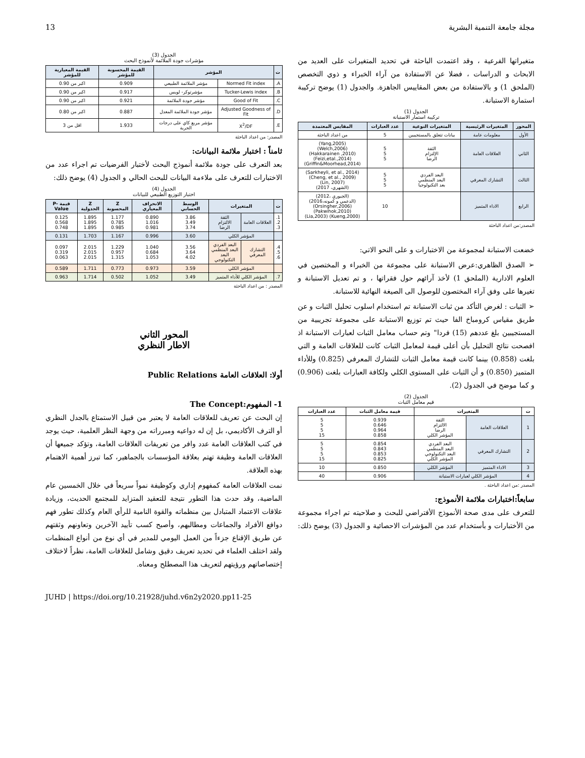مجلة جامعة التنمية البشرية 13
متغيراتها الفرعية ، وقد اعتمدت الباحثة في تحديد المتغيرات على العديد من الابحاث و الدراسات ، فضلا عن الاستفادة من آراء الخبراء و ذوي التخصص (الملحق 1) و بالاستفادة من بعض المقاييس الجاهزة. والجدول (1) يوضح تركيبة استمارة الاستبانة.
الجدول (1)
تركيبة استمار الاستبانة
| المحور | المتغيرات الرئيسية | المتغيرات النوعية | عدد العبارات | المقايس المعتمدة |
| --- | --- | --- | --- | --- |
| الأول | معلومات عامة | بيانات تتعلق بالمستجيبين | 5 | من اعداد الباحثة |
| الثاني | العلاقات العامة | الثقة الإلتزام الرضا | 5 5 5 | (Yang,2005) (Welch,2006) (Hakkarainen ,2010) (Feizi,etal.,2014) (Griffin&Moorhead,2014) |
| الثالث | التشارك المعرفي | البعد الفردي البعد المنظمي بعد التكنولوجيا | 5 5 5 | (Sarkheyli, et al., 2014) (Cheng, et al., 2009) (Lin, 2007) (الشهري، 2017) |
| الرابع | الاداء المتميز | | 10 | (الجبوري ،2012) (الدعمي و كمونه،2016) (Orsingher,2006) (Pakwihok,2010) (Kueng,2000) (Lia,2003) |
المصدر:من اعداد الباحثة
خضعت الاستبانة لمجموعة من الاختبارات و على النحو الاتي:
➢ الصدق الظاهري:عرض الاستبانة على مجموعة من الخبراء و المختصين في العلوم الادارية (الملحق 1) لأخذ آرائهم حول فقراتها ، و تم تعديل الاستبانة و تغيرها على وفق آراء المختصون للوصول الى الصيغة النهائية للاستبانة.
➢ الثبات : لغرض التأكد من ثبات الاستبانة تم استخدام اسلوب تحليل الثبات و عن طريق مقياس كرومباخ الفا حيث تم توزيع الاستبانة على مجموعة تجريبية من المستجيبين بلغ عددهم (15) فردا" وتم حساب معامل الثبات لعبارات الاستبانة اذ افصحت نتائج التحليل بأن أعلى قيمة لمعامل الثبات كانت للعلاقات العامة و التي بلغت (0.858) بينما كانت قيمة معامل الثبات للتشارك المعرفي (0.825) وللأداء المتميز (0.850) و أن الثبات على المستوى الكلي ولكافة العبارات بلغت (0.906) و كما موضح في الجدول (2).
الجدول (2)
قيم معامل الثبات
| ت | المتغيرات | | قيمة معامل الثبات | عدد العبارات |
| --- | --- | --- | --- | --- |
| 1 | العلاقات العامة | الثقة الالتزام الرضا المؤشر الكلي | 0.939 0.646 0.964 0.858 | 5 5 5 15 |
| 2 | التشارك المعرفي | البعد الفردي البعد المنظمي البعد التكنولوجي المؤشر الكلي | 0.854 0.843 0.853 0.825 | 5 5 5 15 |
| 3 | الاداء المتميز | المؤشر الكلي | 0.850 | 10 |
| 4 | المؤشر الكلي لعبارات الاستبانة | | 0.906 | 40 |
المصدر :من اعداد الباحثة .
سابعاً:اختبارات ملائمة الأنموذج:
للتعرف على مدى صحة الأنموذج الأفتراضي للبحث و صلاحيته تم اجراء مجموعة من الأختبارات و بأستخدام عدد من المؤشرات الاحصائية و الجدول (3) يوضح ذلك:
الجدول (3)
مؤشرات جودة الملائمة لأنموذج البحث
| ت | المؤشر | | القيمة المحسوبة للمؤشر | القيمة المعيارية للمؤشر |
| --- | --- | --- | --- | --- |
| A. | Normed Fit index | مؤشر الملائمة الطبيعي | 0.909 | اكبر من 0.90 |
| B. | Tucker-Lewis index | مؤشرتوكر- لويس | 0.917 | اكبر من 0.90 |
| C. | Good of Fit | مؤشر جودة الملائمة | 0.921 | اكبر من 0.90 |
| D. | Adjusted Goodness of Fit | مؤشر جودة الملائمة المعدل | 0.887 | اكبر من 0.80 |
| E. | X<sup>2</sup>/DF | مؤشر مربع كاي على درجات الحرية | 1.933 | اقل من 3 |
المصدر: من اعداد الباحثة
ثامناً : اختبار ملائمة البيانات:
بعد التعرف على جودة ملائمة أنموذج البحث لأختبار الفرضيات تم اجراء عدد من الاختبارات للتعرف على ملاءمة البيانات للبحث الحالي و الجدول (4) يوضح ذلك:
الجدول (4)
اختبار التوزيع الطبيعي للبيانات
| ت | المتغيرات | | الوسط الحسابي | الانحراف المعياري | Z المحسوبة | Z الجدولية | قيمة P-Value |
| --- | --- | --- | --- | --- | --- | --- | --- |
| 1. 2. 3. | العلاقات العامة | الثقة الالتزام الرضا | 3.86 3.49 3.74 | 0.890 1.016 0.981 | 1.177 0.785 0.985 | 1.895 1.895 1.895 | 0.125 0.568 0.748 |
| | المؤشر الكلي | | 3.60 | 0.996 | 1.167 | 1.703 | 0.131 |
| 4. 5. 6. | التشارك المعرفي | البعد الفردي البعد المنظمي البعد التكنولوجي | 3.56 3.64 4.02 | 1.040 0.684 1.053 | 1.229 0.957 1.315 | 2.015 2.015 2.015 | 0.097 0.319 0.063 |
| | المؤشر الكلي | | 3.59 | 0.973 | 0.773 | 1.711 | 0.589 |
| 7. | المؤشر الكلي للأداء المتميز | | 3.49 | 1.052 | 0.502 | 1.714 | 0.963 |
المصدر : من اعداد الباحثة
المحور الثاني
الاطار النظري
أولا: العلاقات العامة Public Relations
1- المفهوم:The Concept
إن البحث عن تعريف للعلاقات العامة لا يعتبر من قبيل الاستمتاع بالجدل النظري أو الترف الأكاديمي، بل إن له دواعيه ومبرراته من وجهة النظر العلمية، حيث يوجد في كتب العلاقات العامة عدد وافر من تعريفات العلاقات العامة، وتؤكد جميعها أن العلاقات العامة وظيفة تهتم بعلاقة المؤسسات بالجماهير، كما تبرز أهمية الاهتمام بهذه العلاقة.
نمت العلاقات العامة كمفهوم إداري وكوظيفة نمواً سريعاً في خلال الخمسين عام الماضية، وقد حدث هذا التطور نتيجة للتعقيد المتزايد للمجتمع الحديث، وزيادة علاقات الاعتماد المتبادل بين منظماته والقوة النامية للرأي العام وكذلك تطور فهم دوافع الأفراد والجماعات ومطالبهم، وأصبح كسب تأييد الآخرين وتعاونهم وثقتهم عن طريق الإقناع جزءاً من العمل اليومي للمدير في أي نوع من أنواع المنظمات ولقد اختلف العلماء في تحديد تعريف دقيق وشامل للعلاقات العامة، نظراً لاختلاف إختصاصاتهم ورؤيتهم لتعريف هذا المصطلح ومعناه.
JUHD | https://doi.org/10.21928/juhd.v6n2y2020.pp11-25